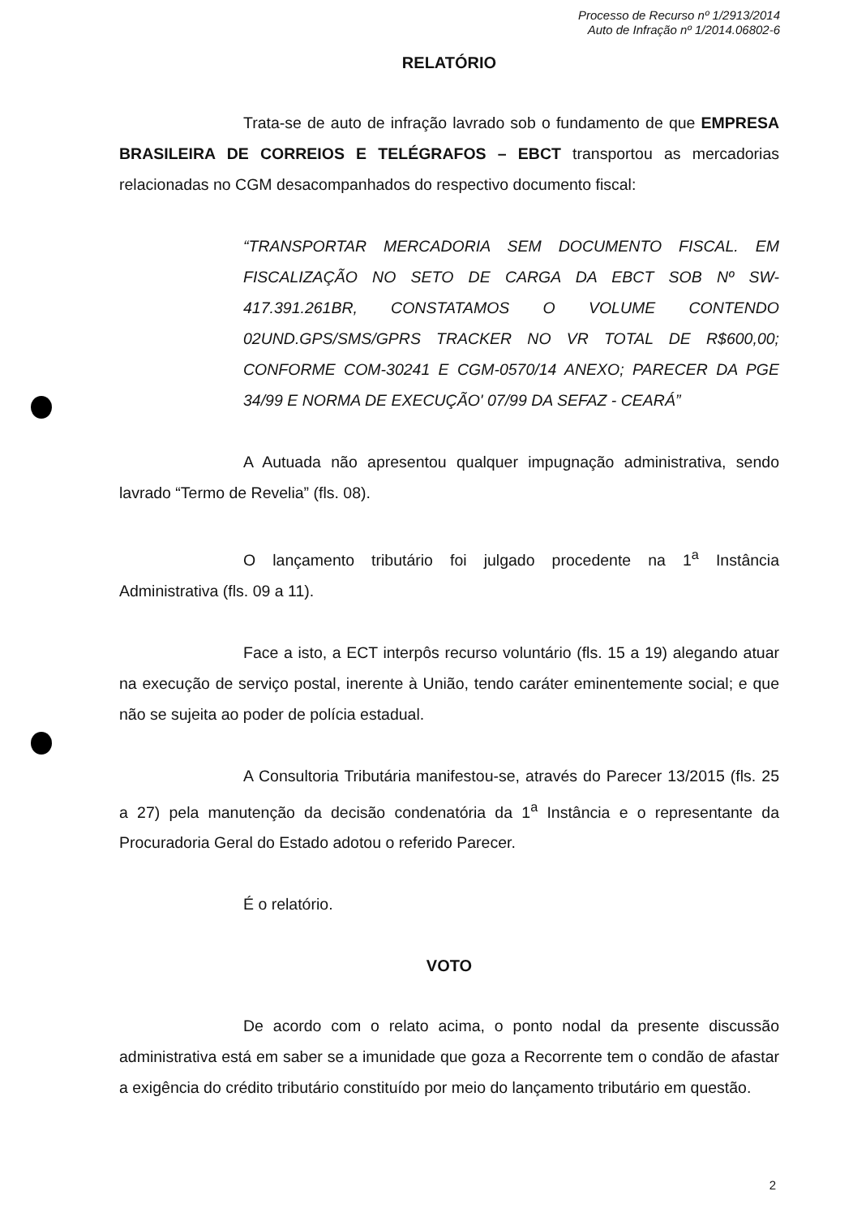Processo de Recurso nº 1/2913/2014
Auto de Infração nº 1/2014.06802-6
RELATÓRIO
Trata-se de auto de infração lavrado sob o fundamento de que EMPRESA BRASILEIRA DE CORREIOS E TELÉGRAFOS – EBCT transportou as mercadorias relacionadas no CGM desacompanhados do respectivo documento fiscal:
“TRANSPORTAR MERCADORIA SEM DOCUMENTO FISCAL. EM FISCALIZAÇÃO NO SETO DE CARGA DA EBCT SOB Nº SW-417.391.261BR, CONSTATAMOS O VOLUME CONTENDO 02UND.GPS/SMS/GPRS TRACKER NO VR TOTAL DE R$600,00; CONFORME COM-30241 E CGM-0570/14 ANEXO; PARECER DA PGE 34/99 E NORMA DE EXECUÇÃO' 07/99 DA SEFAZ - CEARÁ”
A Autuada não apresentou qualquer impugnação administrativa, sendo lavrado “Termo de Revelia” (fls. 08).
O lançamento tributário foi julgado procedente na 1<sup>a</sup> Instância Administrativa (fls. 09 a 11).
Face a isto, a ECT interpôs recurso voluntário (fls. 15 a 19) alegando atuar na execução de serviço postal, inerente à União, tendo caráter eminentemente social; e que não se sujeita ao poder de polícia estadual.
A Consultoria Tributária manifestou-se, através do Parecer 13/2015 (fls. 25 a 27) pela manutenção da decisão condenatória da 1<sup>a</sup> Instância e o representante da Procuradoria Geral do Estado adotou o referido Parecer.
É o relatório.
VOTO
De acordo com o relato acima, o ponto nodal da presente discussão administrativa está em saber se a imunidade que goza a Recorrente tem o condão de afastar a exigência do crédito tributário constituído por meio do lançamento tributário em questão.
2